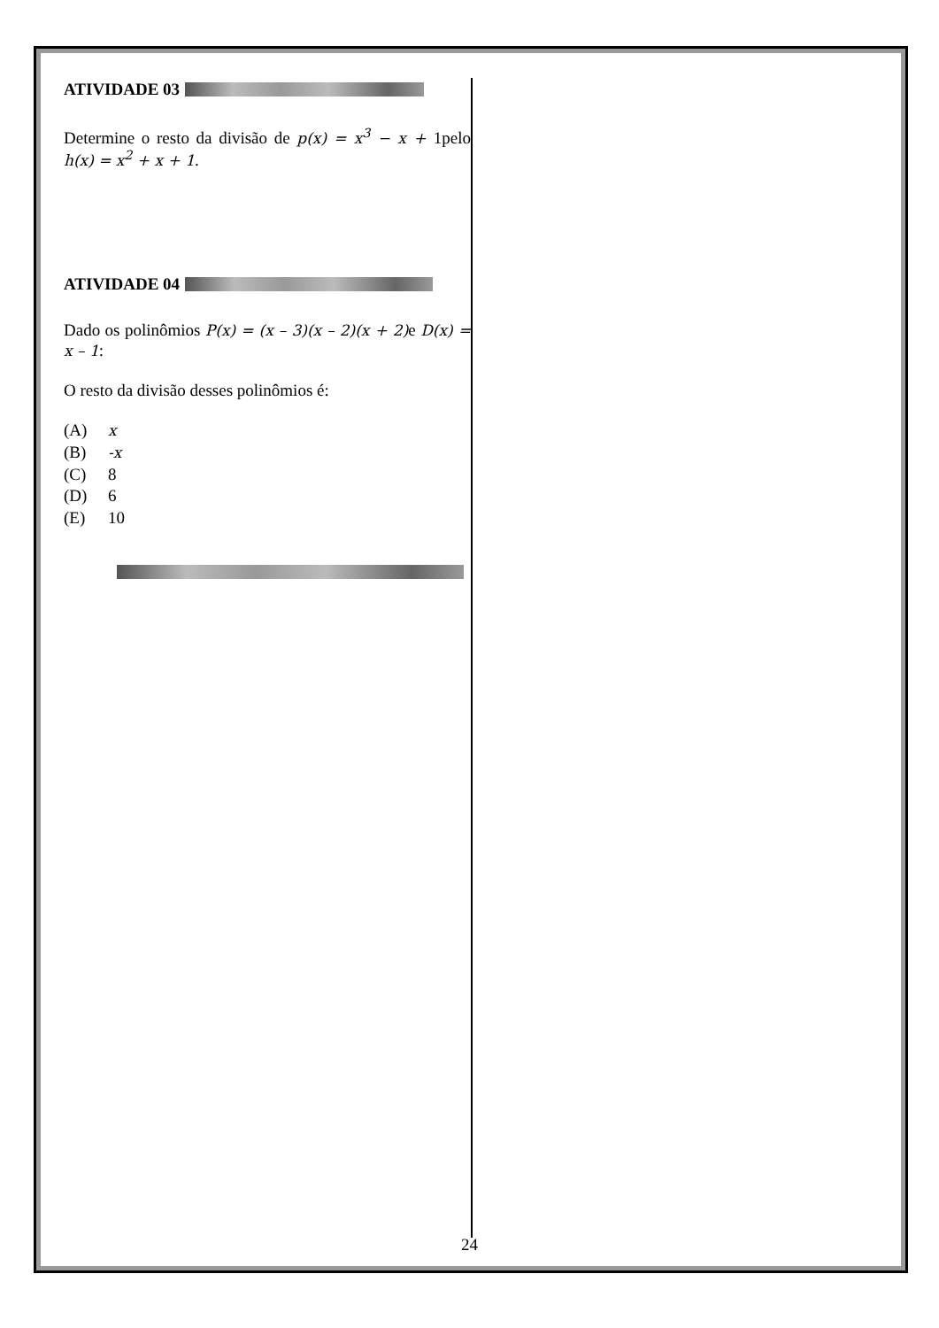ATIVIDADE 03
Determine o resto da divisão de p(x) = x<sup>3</sup> − x + 1pelo h(x) = x<sup>2</sup> + x + 1.
ATIVIDADE 04
Dado os polinômios P(x) = (x – 3)(x – 2)(x + 2) e D(x) = x – 1:
O resto da divisão desses polinômios é:
(A) x
(B) -x
(C) 8
(D) 6
(E) 10
24